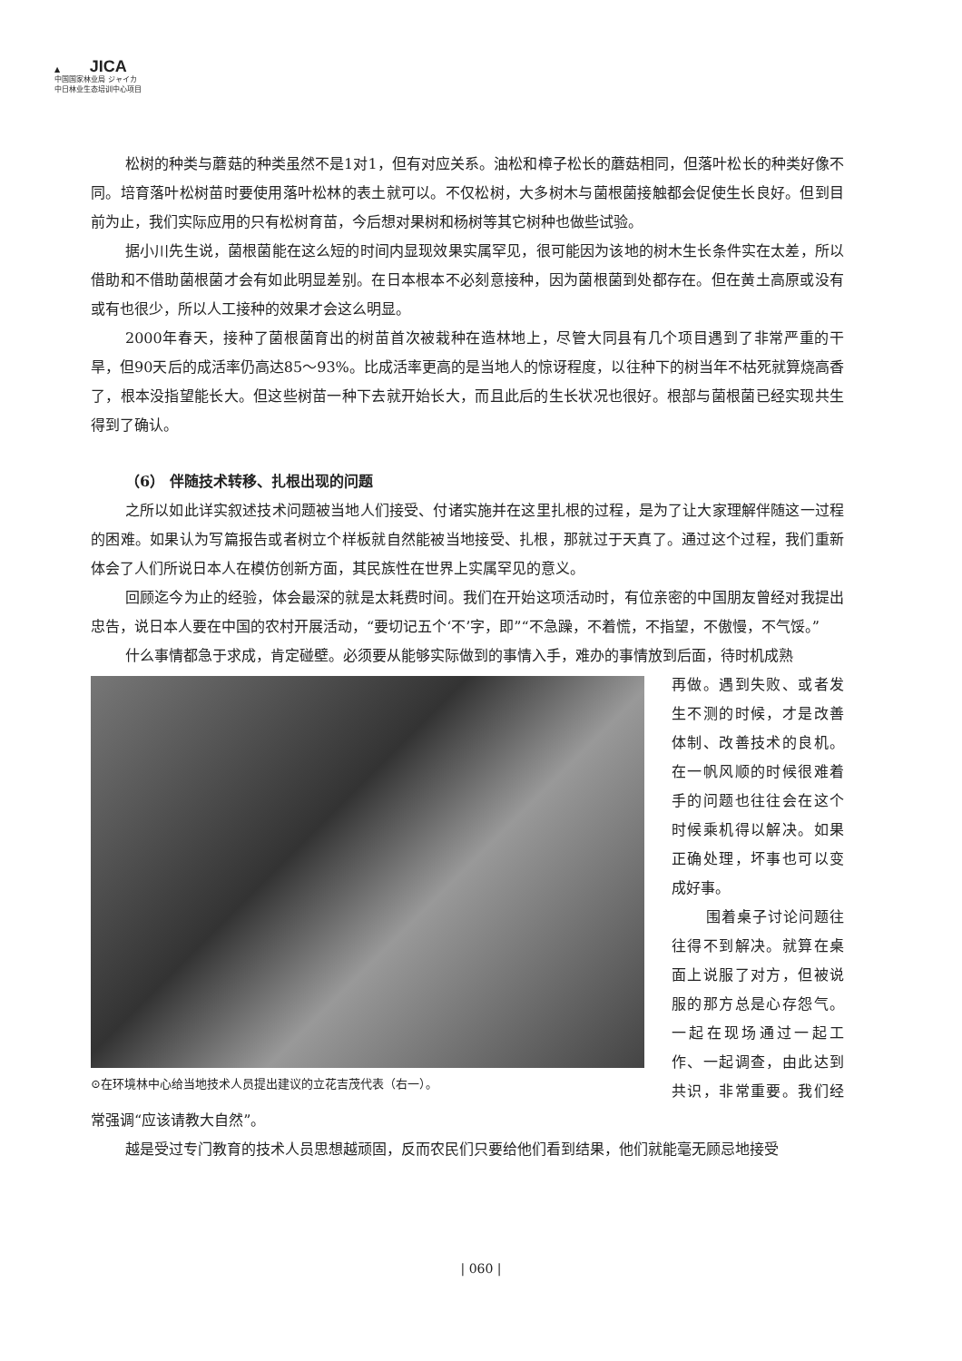▲ JICA
中国国家林业局 ジャイカ
中日林业生态培训中心项目
松树的种类与蘑菇的种类虽然不是1对1，但有对应关系。油松和樟子松长的蘑菇相同，但落叶松长的种类好像不同。培育落叶松树苗时要使用落叶松林的表土就可以。不仅松树，大多树木与菌根菌接触都会促使生长良好。但到目前为止，我们实际应用的只有松树育苗，今后想对果树和杨树等其它树种也做些试验。
据小川先生说，菌根菌能在这么短的时间内显现效果实属罕见，很可能因为该地的树木生长条件实在太差，所以借助和不借助菌根菌才会有如此明显差别。在日本根本不必刻意接种，因为菌根菌到处都存在。但在黄土高原或没有或有也很少，所以人工接种的效果才会这么明显。
2000年春天，接种了菌根菌育出的树苗首次被栽种在造林地上，尽管大同县有几个项目遇到了非常严重的干旱，但90天后的成活率仍高达85～93%。比成活率更高的是当地人的惊讶程度，以往种下的树当年不枯死就算烧高香了，根本没指望能长大。但这些树苗一种下去就开始长大，而且此后的生长状况也很好。根部与菌根菌已经实现共生得到了确认。
（6） 伴随技术转移、扎根出现的问题
之所以如此详实叙述技术问题被当地人们接受、付诸实施并在这里扎根的过程，是为了让大家理解伴随这一过程的困难。如果认为写篇报告或者树立个样板就自然能被当地接受、扎根，那就过于天真了。通过这个过程，我们重新体会了人们所说日本人在模仿创新方面，其民族性在世界上实属罕见的意义。
回顾迄今为止的经验，体会最深的就是太耗费时间。我们在开始这项活动时，有位亲密的中国朋友曾经对我提出忠告，说日本人要在中国的农村开展活动，“要切记五个‘不’字，即”“不急躁，不着慌，不指望，不傲慢，不气馁。”
什么事情都急于求成，肯定碰壁。必须要从能够实际做到的事情入手，难办的事情放到后面，待时机成熟
⊙在环境林中心给当地技术人员提出建议的立花吉茂代表（右一）。
再做。遇到失败、或者发生不测的时候，才是改善体制、改善技术的良机。在一帆风顺的时候很难着手的问题也往往会在这个时候乘机得以解决。如果正确处理，坏事也可以变成好事。
围着桌子讨论问题往往得不到解决。就算在桌面上说服了对方，但被说服的那方总是心存怨气。一起在现场通过一起工作、一起调查，由此达到共识，非常重要。我们经常强调“应该请教大自然”。
越是受过专门教育的技术人员思想越顽固，反而农民们只要给他们看到结果，他们就能毫无顾忌地接受
| 060 |